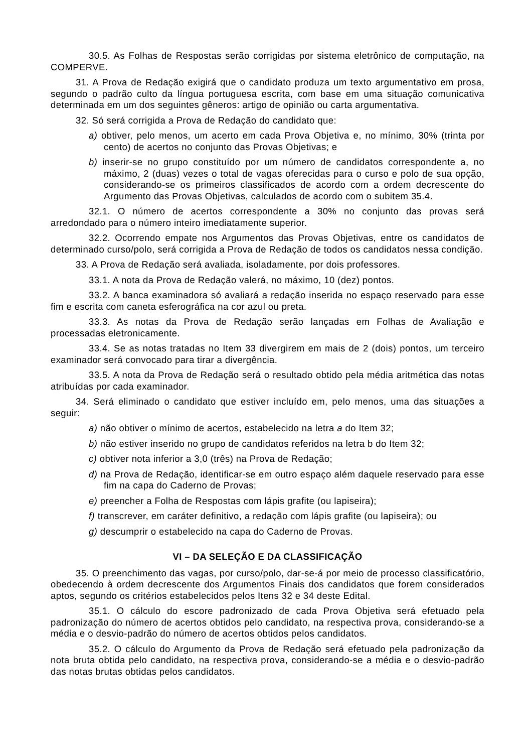30.5. As Folhas de Respostas serão corrigidas por sistema eletrônico de computação, na COMPERVE.
31. A Prova de Redação exigirá que o candidato produza um texto argumentativo em prosa, segundo o padrão culto da língua portuguesa escrita, com base em uma situação comunicativa determinada em um dos seguintes gêneros: artigo de opinião ou carta argumentativa.
32. Só será corrigida a Prova de Redação do candidato que:
a) obtiver, pelo menos, um acerto em cada Prova Objetiva e, no mínimo, 30% (trinta por cento) de acertos no conjunto das Provas Objetivas; e
b) inserir-se no grupo constituído por um número de candidatos correspondente a, no máximo, 2 (duas) vezes o total de vagas oferecidas para o curso e polo de sua opção, considerando-se os primeiros classificados de acordo com a ordem decrescente do Argumento das Provas Objetivas, calculados de acordo com o subitem 35.4.
32.1. O número de acertos correspondente a 30% no conjunto das provas será arredondado para o número inteiro imediatamente superior.
32.2. Ocorrendo empate nos Argumentos das Provas Objetivas, entre os candidatos de determinado curso/polo, será corrigida a Prova de Redação de todos os candidatos nessa condição.
33. A Prova de Redação será avaliada, isoladamente, por dois professores.
33.1. A nota da Prova de Redação valerá, no máximo, 10 (dez) pontos.
33.2. A banca examinadora só avaliará a redação inserida no espaço reservado para esse fim e escrita com caneta esferográfica na cor azul ou preta.
33.3. As notas da Prova de Redação serão lançadas em Folhas de Avaliação e processadas eletronicamente.
33.4. Se as notas tratadas no Item 33 divergirem em mais de 2 (dois) pontos, um terceiro examinador será convocado para tirar a divergência.
33.5. A nota da Prova de Redação será o resultado obtido pela média aritmética das notas atribuídas por cada examinador.
34. Será eliminado o candidato que estiver incluído em, pelo menos, uma das situações a seguir:
a) não obtiver o mínimo de acertos, estabelecido na letra a do Item 32;
b) não estiver inserido no grupo de candidatos referidos na letra b do Item 32;
c) obtiver nota inferior a 3,0 (três) na Prova de Redação;
d) na Prova de Redação, identificar-se em outro espaço além daquele reservado para esse fim na capa do Caderno de Provas;
e) preencher a Folha de Respostas com lápis grafite (ou lapiseira);
f) transcrever, em caráter definitivo, a redação com lápis grafite (ou lapiseira); ou
g) descumprir o estabelecido na capa do Caderno de Provas.
VI – DA SELEÇÃO E DA CLASSIFICAÇÃO
35. O preenchimento das vagas, por curso/polo, dar-se-á por meio de processo classificatório, obedecendo à ordem decrescente dos Argumentos Finais dos candidatos que forem considerados aptos, segundo os critérios estabelecidos pelos Itens 32 e 34 deste Edital.
35.1. O cálculo do escore padronizado de cada Prova Objetiva será efetuado pela padronização do número de acertos obtidos pelo candidato, na respectiva prova, considerando-se a média e o desvio-padrão do número de acertos obtidos pelos candidatos.
35.2. O cálculo do Argumento da Prova de Redação será efetuado pela padronização da nota bruta obtida pelo candidato, na respectiva prova, considerando-se a média e o desvio-padrão das notas brutas obtidas pelos candidatos.